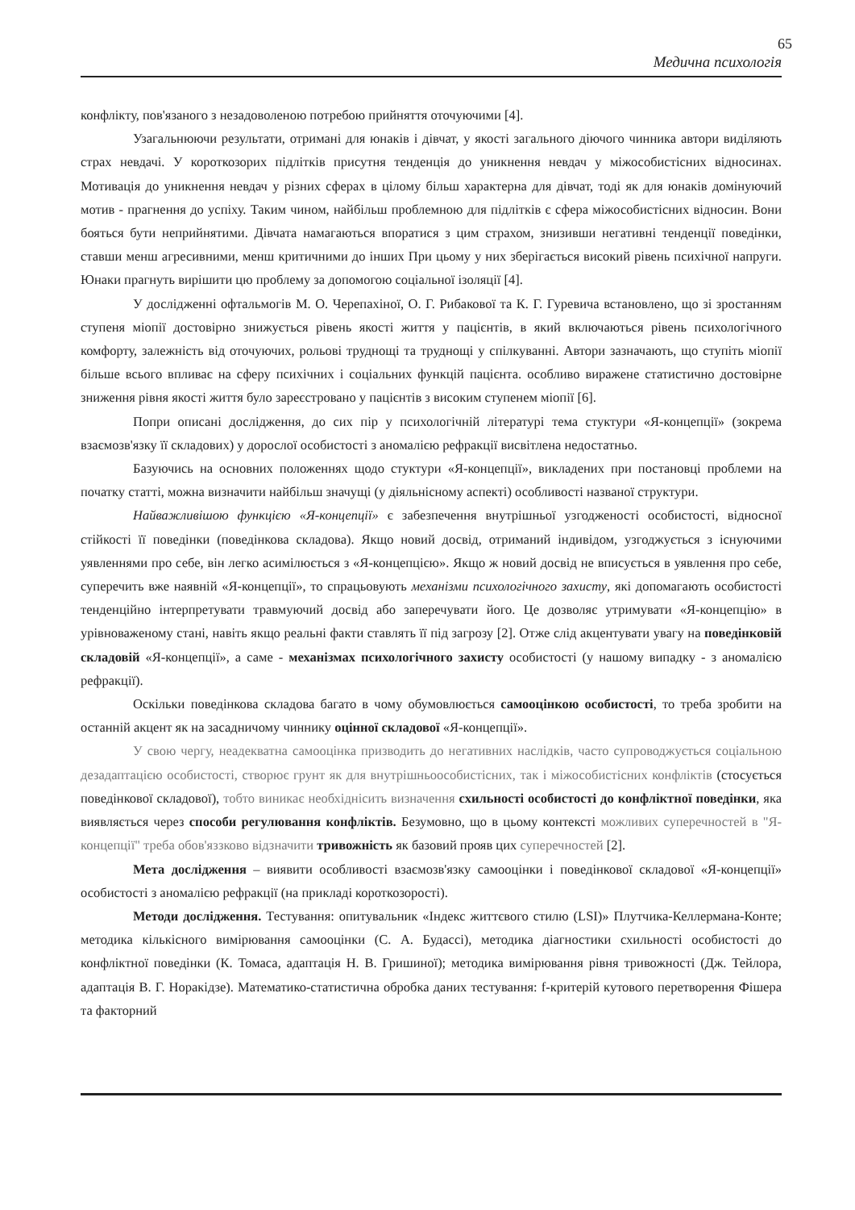65
Медична психологія
конфлікту, пов'язаного з незадоволеною потребою прийняття оточуючими [4].
Узагальнюючи результати, отримані для юнаків і дівчат, у якості загального діючого чинника автори виділяють страх невдачі. У короткозорих підлітків присутня тенденція до уникнення невдач у міжособистісних відносинах. Мотивація до уникнення невдач у різних сферах в цілому більш характерна для дівчат, тоді як для юнаків домінуючий мотив - прагнення до успіху. Таким чином, найбільш проблемною для підлітків є сфера міжособистісних відносин. Вони бояться бути неприйнятими. Дівчата намагаються впоратися з цим страхом, знизивши негативні тенденції поведінки, ставши менш агресивними, менш критичними до інших При цьому у них зберігається високий рівень психічної напруги. Юнаки прагнуть вирішити цю проблему за допомогою соціальної ізоляції [4].
У дослідженні офтальмогів М. О. Черепахіної, О. Г. Рибакової та К. Г. Гуревича встановлено, що зі зростанням ступеня міопії достовірно знижується рівень якості життя у пацієнтів, в який включаються рівень психологічного комфорту, залежність від оточуючих, рольові труднощі та труднощі у спілкуванні. Автори зазначають, що ступіть міопії більше всього впливає на сферу психічних і соціальних функцій пацієнта. особливо виражене статистично достовірне зниження рівня якості життя було зареєстровано у пацієнтів з високим ступенем міопії [6].
Попри описані дослідження, до сих пір у психологічній літературі тема стуктури «Я-концепції» (зокрема взаємозв'язку її складових) у дорослої особистості з аномалією рефракції висвітлена недостатньо.
Базуючись на основних положеннях щодо стуктури «Я-концепції», викладених при постановці проблеми на початку статті, можна визначити найбільш значущі (у діяльнісному аспекті) особливості названої структури.
Найважливішою функцією «Я-концепції» є забезпечення внутрішньої узгодженості особистості, відносної стійкості її поведінки (поведінкова складова). Якщо новий досвід, отриманий індивідом, узгоджується з існуючими уявленнями про себе, він легко асимілюється з «Я-концепцією». Якщо ж новий досвід не вписується в уявлення про себе, суперечить вже наявній «Я-концепції», то спрацьовують механізми психологічного захисту, які допомагають особистості тенденційно інтерпретувати травмуючий досвід або заперечувати його. Це дозволяє утримувати «Я-концепцію» в урівноваженому стані, навіть якщо реальні факти ставлять її під загрозу [2]. Отже слід акцентувати увагу на поведінковій складовій «Я-концепції», а саме - механізмах психологічного захисту особистості (у нашому випадку - з аномалією рефракції).
Оскільки поведінкова складова багато в чому обумовлюється самооцінкою особистості, то треба зробити на останній акцент як на засадничому чиннику оцінної складової «Я-концепції».
У свою чергу, неадекватна самооцінка призводить до негативних наслідків, часто супроводжується соціальною дезадаптацією особистості, створює грунт як для внутрішньоособистісних, так і міжособистісних конфліктів (стосується поведінкової складової), тобто виникає необхіднісить визначення схильності особистості до конфліктної поведінки, яка виявляється через способи регулювання конфліктів. Безумовно, що в цьому контексті можливих суперечностей в "Я-концепції" треба обов'яззково відзначити тривожність як базовий прояв цих суперечностей [2].
Мета дослідження – виявити особливості взаємозв'язку самооцінки і поведінкової складової «Я-концепції» особистості з аномалією рефракції (на прикладі короткозорості).
Методи дослідження. Тестування: опитувальник «Індекс життєвого стилю (LSI)» Плутчика-Келлермана-Конте; методика кількісного вимірювання самооцінки (С. А. Будассі), методика діагностики схильності особистості до конфліктної поведінки (К. Томаса, адаптація Н. В. Гришиної); методика вимірювання рівня тривожності (Дж. Тейлора, адаптація В. Г. Норакідзе). Математико-статистична обробка даних тестування: f-критерій кутового перетворення Фішера та факторний